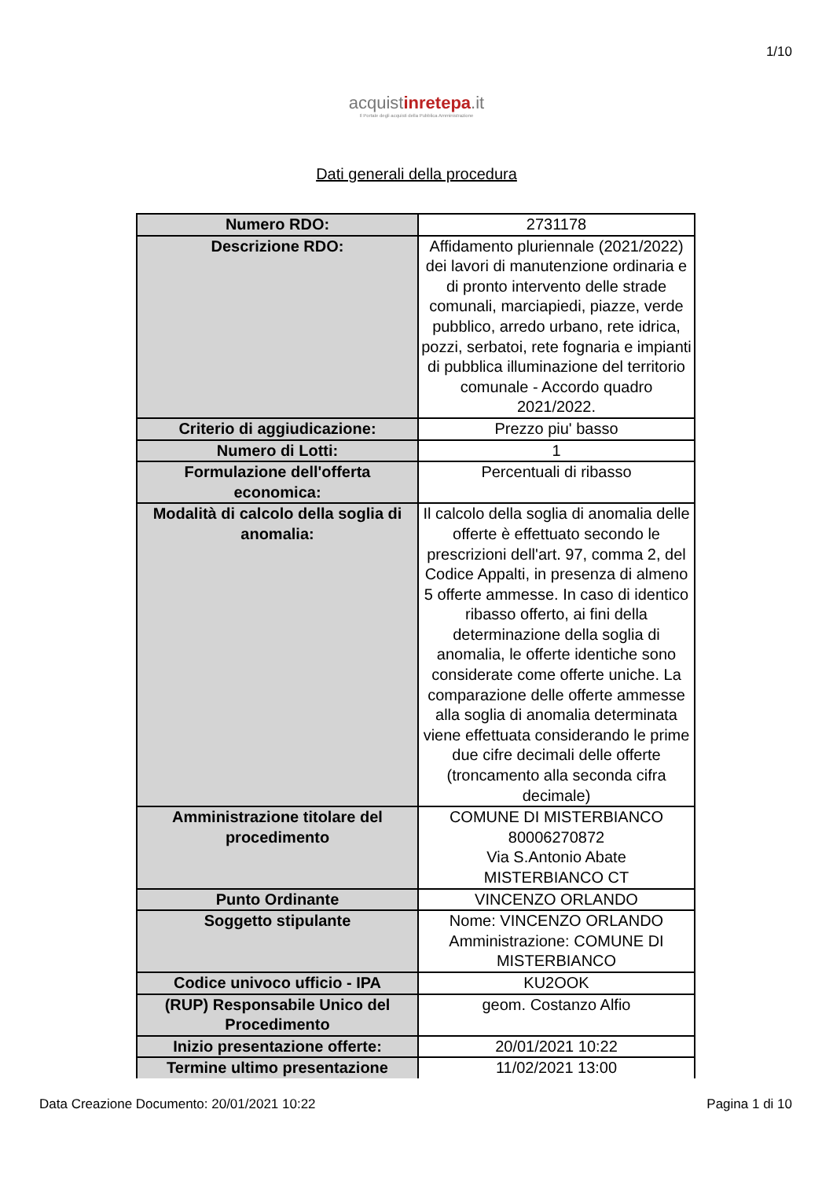1/10
acquistinrete pa.it
Il Portale degli acquisti della Pubblica Amministrazione
Dati generali della procedura
| Numero RDO: | 2731178 |
| Descrizione RDO: | Affidamento pluriennale (2021/2022) dei lavori di manutenzione ordinaria e di pronto intervento delle strade comunali, marciapiedi, piazze, verde pubblico, arredo urbano, rete idrica, pozzi, serbatoi, rete fognaria e impianti di pubblica illuminazione del territorio comunale - Accordo quadro 2021/2022. |
| Criterio di aggiudicazione: | Prezzo piu' basso |
| Numero di Lotti: | 1 |
| Formulazione dell'offerta economica: | Percentuali di ribasso |
| Modalità di calcolo della soglia di anomalia: | Il calcolo della soglia di anomalia delle offerte è effettuato secondo le prescrizioni dell'art. 97, comma 2, del Codice Appalti, in presenza di almeno 5 offerte ammesse. In caso di identico ribasso offerto, ai fini della determinazione della soglia di anomalia, le offerte identiche sono considerate come offerte uniche. La comparazione delle offerte ammesse alla soglia di anomalia determinata viene effettuata considerando le prime due cifre decimali delle offerte (troncamento alla seconda cifra decimale) |
| Amministrazione titolare del procedimento | COMUNE DI MISTERBIANCO 80006270872 Via S.Antonio Abate MISTERBIANCO CT |
| Punto Ordinante | VINCENZO ORLANDO |
| Soggetto stipulante | Nome: VINCENZO ORLANDO Amministrazione: COMUNE DI MISTERBIANCO |
| Codice univoco ufficio - IPA | KU2OOK |
| (RUP) Responsabile Unico del Procedimento | geom. Costanzo Alfio |
| Inizio presentazione offerte: | 20/01/2021 10:22 |
| Termine ultimo presentazione | 11/02/2021 13:00 |
Data Creazione Documento: 20/01/2021 10:22 Pagina 1 di 10